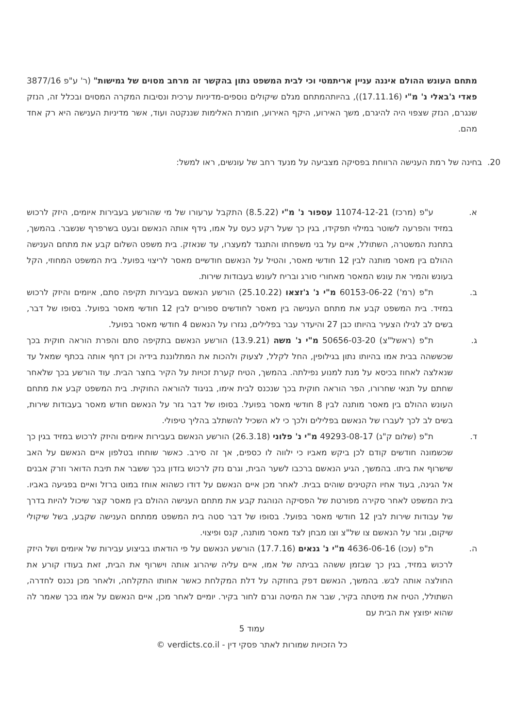מתחם העונש ההולם איננה עניין אריתמטי וכי לבית המשפט נתון בהקשר זה מרחב מסוים של גמישות" (ר' ע"פ 3877/16 פאדי ג'באלי נ' מ"י (17.11.16)), בהיותהמתחם מגלם שיקולים נוספים-מדיניות ערכית ונסיבות המקרה המסוים ובכלל זה, הנזק שנגרם, הנזק שצפוי היה להיגרם, משך האירוע, היקף האירוע, חומרת האלימות שננקטה ועוד, אשר מדיניות הענישה היא רק אחד מהם.
20. בחינה של רמת הענישה הרווחת בפסיקה מצביעה על מנעד רחב של עונשים, ראו למשל:
א. ע"פ (מרכז) 11074-12-21 עספור נ' מ"י (8.5.22) התקבל ערעורו של מי שהורשע בעבירות איומים, היזק לרכוש במזיד והפרעה לשוטר במילוי תפקידו, בגין כך שעל רקע כעס על אמו, גידף אותה הנאשם ובעט בשרפרף שנשבר. בהמשך, בתחנת המשטרה, השתולל, איים על בני משפחתו והתנגד למעצרו, עד שנאזק. בית משפט השלום קבע את מתחם הענישה ההולם בין מאסר מותנה לבין 12 חודשי מאסר, והטיל על הנאשם חודשיים מאסר לריצוי בפועל. בית המשפט המחוזי, הקל בעונש והמיר את עונש המאסר מאחורי סורג ובריח לעונש בעבודות שירות.
ב. ת"פ (רמ') 60153-06-22 מ"י נ' ג'זצאו (25.10.22) הורשע הנאשם בעבירות תקיפה סתם, איומים והיזק לרכוש במזיד. בית המשפט קבע את מתחם הענישה בין מאסר לחודשים ספורים לבין 12 חודשי מאסר בפועל. בסופו של דבר, בשים לב לגילו הצעיר בהיותו כבן 27 והיעדר עבר בפלילים, נגזרו על הנאשם 4 חודשי מאסר בפועל.
ג. ת"פ (ראשל"צ) 50656-03-20 מ"י נ' משה (13.9.21) הורשע הנאשם בתקיפה סתם והפרת הוראה חוקית בכך שכששהה בבית אמו בהיותו נתון בגילופין, החל לקלל, לצעוק ולהכות את המתלוננת בידיה וכן דחף אותה בכתף שמאל עד שנאלצה לאחוז בכיסא על מנת למנוע נפילתה. בהמשך, הטיח קערת זכויות על הקיר בחצר הבית. עוד הורשע בכך שלאחר שחתם על תנאי שחרורו, הפר הוראה חוקית בכך שנכנס לבית אימו, בניגוד להוראה החוקית. בית המשפט קבע את מתחם העונש ההולם בין מאסר מותנה לבין 8 חודשי מאסר בפועל. בסופו של דבר גזר על הנאשם חודש מאסר בעבודות שירות, בשים לב לכך לעברו של הנאשם בפלילים ולכך כי לא השכיל להשתלב בהליך טיפולי.
ד. ת"פ (שלום ק"ג) 49293-08-17 מ"י נ' פלוני (26.3.18) הורשע הנאשם בעבירות איומים והיזק לרכוש במזיד בגין כך שכשמונה חודשים קודם לכן ביקש מאביו כי ילווה לו כספים, אך זה סירב. כאשר שוחחו בטלפון איים הנאשם על האב שישרוף את ביתו. בהמשך, הגיע הנאשם ברכבו לשער הבית, וגרם נזק לרכוש בזדון בכך ששבר את תיבת הדואר וזרק אבנים אל הגינה, בעוד אחיו הקטינים שוהים בבית. לאחר מכן איים הנאשם על דודו כשהוא אוחז במוט ברזל ואיים בפגיעה באביו. בית המשפט לאחר סקירה מפורטת של הפסיקה הנוהגת קבע את מתחם הענישה ההולם בין מאסר קצר שיכול להיות בדרך של עבודות שירות לבין 12 חודשי מאסר בפועל. בסופו של דבר סטה בית המשפט ממתחם הענישה שקבע, בשל שיקולי שיקום, וגזר על הנאשם צו של"צ וצו מבחן לצד מאסר מותנה, קנס ופיצוי.
ה. ת"פ (עכו) 4636-06-16 מ"י נ' גנאים (17.7.16) הורשע הנאשם על פי הודאתו בביצוע עבירות של איומים ושל היזק לרכוש במזיד, בגין כך שבזמן ששהה בביתה של אמו, איים עליה שיהרוג אותה וישרוף את הבית, זאת בעודו קורע את החולצה אותה לבש. בהמשך, הנאשם דפק בחוזקה על דלת המקלחת כאשר אחותו התקלחה, ולאחר מכן נכנס לחדרה, השתולל, הטיח את מיטתה בקיר, שבר את המיטה וגרם לחור בקיר. יומיים לאחר מכן, איים הנאשם על אמו בכך שאמר לה שהוא יפוצץ את הבית עם
עמוד 5
כל הזכויות שמורות לאתר פסקי דין - verdicts.co.il ©